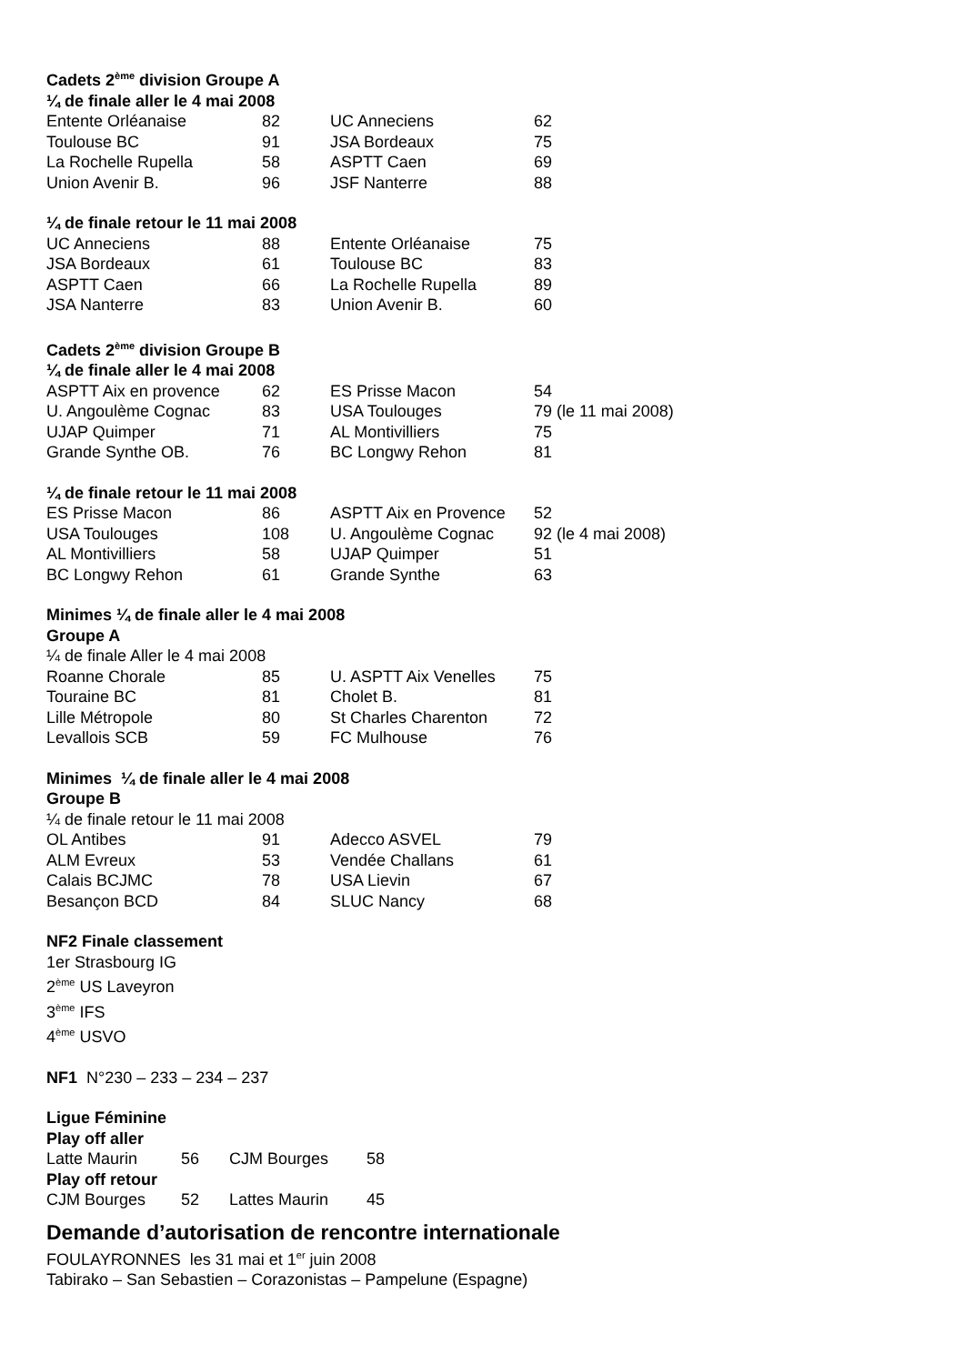Cadets 2<sup>ème</sup> division Groupe A
¼ de finale aller le 4 mai 2008
| Entente Orléanaise | 82 | UC Anneciens | 62 |
| Toulouse BC | 91 | JSA Bordeaux | 75 |
| La Rochelle Rupella | 58 | ASPTT Caen | 69 |
| Union Avenir B. | 96 | JSF Nanterre | 88 |
¼ de finale retour le 11 mai 2008
| UC Anneciens | 88 | Entente Orléanaise | 75 |
| JSA Bordeaux | 61 | Toulouse BC | 83 |
| ASPTT Caen | 66 | La Rochelle Rupella | 89 |
| JSA Nanterre | 83 | Union Avenir B. | 60 |
Cadets 2<sup>ème</sup> division Groupe B
¼ de finale aller le 4 mai 2008
| ASPTT Aix en provence | 62 | ES Prisse Macon | 54 |
| U. Angoulème Cognac | 83 | USA Toulouges | 79 (le 11 mai 2008) |
| UJAP Quimper | 71 | AL Montivilliers | 75 |
| Grande Synthe OB. | 76 | BC Longwy Rehon | 81 |
¼ de finale retour le 11 mai 2008
| ES Prisse Macon | 86 | ASPTT Aix en Provence | 52 |
| USA Toulouges | 108 | U. Angoulème Cognac | 92 (le 4 mai 2008) |
| AL Montivilliers | 58 | UJAP Quimper | 51 |
| BC Longwy Rehon | 61 | Grande Synthe | 63 |
Minimes ¼ de finale aller le 4 mai 2008
Groupe A
¼ de finale Aller le 4 mai 2008
| Roanne Chorale | 85 | U. ASPTT Aix Venelles | 75 |
| Touraine BC | 81 | Cholet B. | 81 |
| Lille Métropole | 80 | St Charles Charenton | 72 |
| Levallois SCB | 59 | FC Mulhouse | 76 |
Minimes ¼ de finale aller le 4 mai 2008
Groupe B
¼ de finale retour le 11 mai 2008
| OL Antibes | 91 | Adecco ASVEL | 79 |
| ALM Evreux | 53 | Vendée Challans | 61 |
| Calais BCJMC | 78 | USA Lievin | 67 |
| Besançon BCD | 84 | SLUC Nancy | 68 |
NF2 Finale classement
1er Strasbourg IG
2<sup>ème</sup> US Laveyron
3<sup>ème</sup> IFS
4<sup>ème</sup> USVO
NF1 N°230 – 233 – 234 – 237
Ligue Féminine
Play off aller
| Latte Maurin | 56 | CJM Bourges | 58 |
Play off retour
| CJM Bourges | 52 | Lattes Maurin | 45 |
Demande d’autorisation de rencontre internationale
FOULAYRONNES les 31 mai et 1<sup>er</sup> juin 2008
Tabirako – San Sebastien – Corazonistas – Pampelune (Espagne)